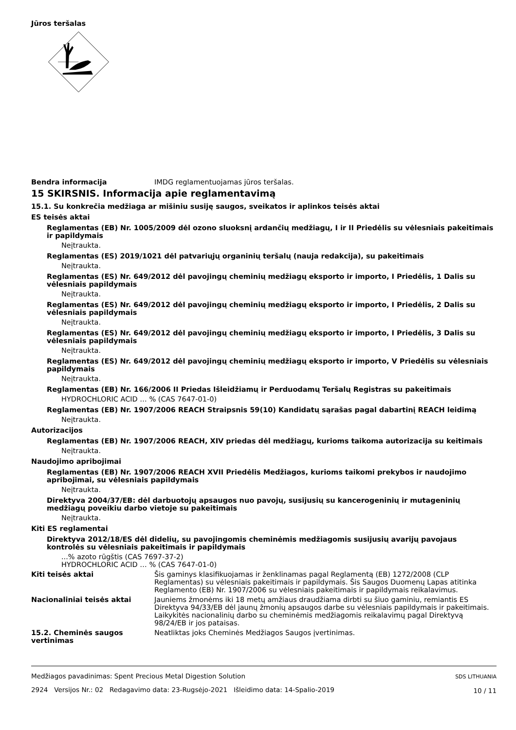Jūros teršalas
Bendra informacija IMDG reglamentuojamas jūros teršalas.
15 SKIRSNIS. Informacija apie reglamentavimą
15.1. Su konkrečia medžiaga ar mišiniu susiję saugos, sveikatos ir aplinkos teisės aktai
ES teisės aktai
Reglamentas (EB) Nr. 1005/2009 dėl ozono sluoksnį ardančių medžiagų, I ir II Priedėlis su vėlesniais pakeitimais ir papildymais
Neįtraukta.
Reglamentas (ES) 2019/1021 dėl patvariųjų organinių teršalų (nauja redakcija), su pakeitimais
Neįtraukta.
Reglamentas (ES) Nr. 649/2012 dėl pavojingų cheminių medžiagų eksporto ir importo, I Priedėlis, 1 Dalis su vėlesniais papildymais
Neįtraukta.
Reglamentas (ES) Nr. 649/2012 dėl pavojingų cheminių medžiagų eksporto ir importo, I Priedėlis, 2 Dalis su vėlesniais papildymais
Neįtraukta.
Reglamentas (ES) Nr. 649/2012 dėl pavojingų cheminių medžiagų eksporto ir importo, I Priedėlis, 3 Dalis su vėlesniais papildymais
Neįtraukta.
Reglamentas (ES) Nr. 649/2012 dėl pavojingų cheminių medžiagų eksporto ir importo, V Priedėlis su vėlesniais papildymais
Neįtraukta.
Reglamentas (EB) Nr. 166/2006 II Priedas Išleidžiamų ir Perduodamų Teršalų Registras su pakeitimais
HYDROCHLORIC ACID … % (CAS 7647-01-0)
Reglamentas (EB) Nr. 1907/2006 REACH Straipsnis 59(10) Kandidatų sąrašas pagal dabartinį REACH leidimą
Neįtraukta.
Autorizacijos
Reglamentas (EB) Nr. 1907/2006 REACH, XIV priedas dėl medžiagų, kurioms taikoma autorizacija su keitimais
Neįtraukta.
Naudojimo apribojimai
Reglamentas (EB) Nr. 1907/2006 REACH XVII Priedėlis Medžiagos, kurioms taikomi prekybos ir naudojimo apribojimai, su vėlesniais papildymais
Neįtraukta.
Direktyva 2004/37/EB: dėl darbuotojų apsaugos nuo pavojų, susijusių su kancerogeninių ir mutageninių medžiagų poveikiu darbo vietoje su pakeitimais
Neįtraukta.
Kiti ES reglamentai
Direktyva 2012/18/ES dėl didelių, su pavojingomis cheminėmis medžiagomis susijusių avarijų pavojaus kontrolės su vėlesniais pakeitimais ir papildymais
...% azoto rūgštis (CAS 7697-37-2)
HYDROCHLORIC ACID … % (CAS 7647-01-0)
Kiti teisės aktai Šis gaminys klasifikuojamas ir ženklinamas pagal Reglamentą (EB) 1272/2008 (CLP Reglamentas) su vėlesniais pakeitimais ir papildymais. Šis Saugos Duomenų Lapas atitinka Reglamento (EB) Nr. 1907/2006 su vėlesniais pakeitimais ir papildymais reikalavimus.
Nacionaliniai teisės aktai Jauniems žmonėms iki 18 metų amžiaus draudžiama dirbti su šiuo gaminiu, remiantis ES Direktyva 94/33/EB dėl jaunų žmonių apsaugos darbe su vėlesniais papildymais ir pakeitimais. Laikykitės nacionalinių darbo su cheminėmis medžiagomis reikalavimų pagal Direktyvą 98/24/EB ir jos pataisas.
15.2. Cheminės saugos vertinimas
Neatliktas joks Cheminės Medžiagos Saugos įvertinimas.
Medžiagos pavadinimas: Spent Precious Metal Digestion Solution
2924 Versijos Nr.: 02 Redagavimo data: 23-Rugsėjo-2021 Išleidimo data: 14-Spalio-2019
SDS LITHUANIA
10 / 11